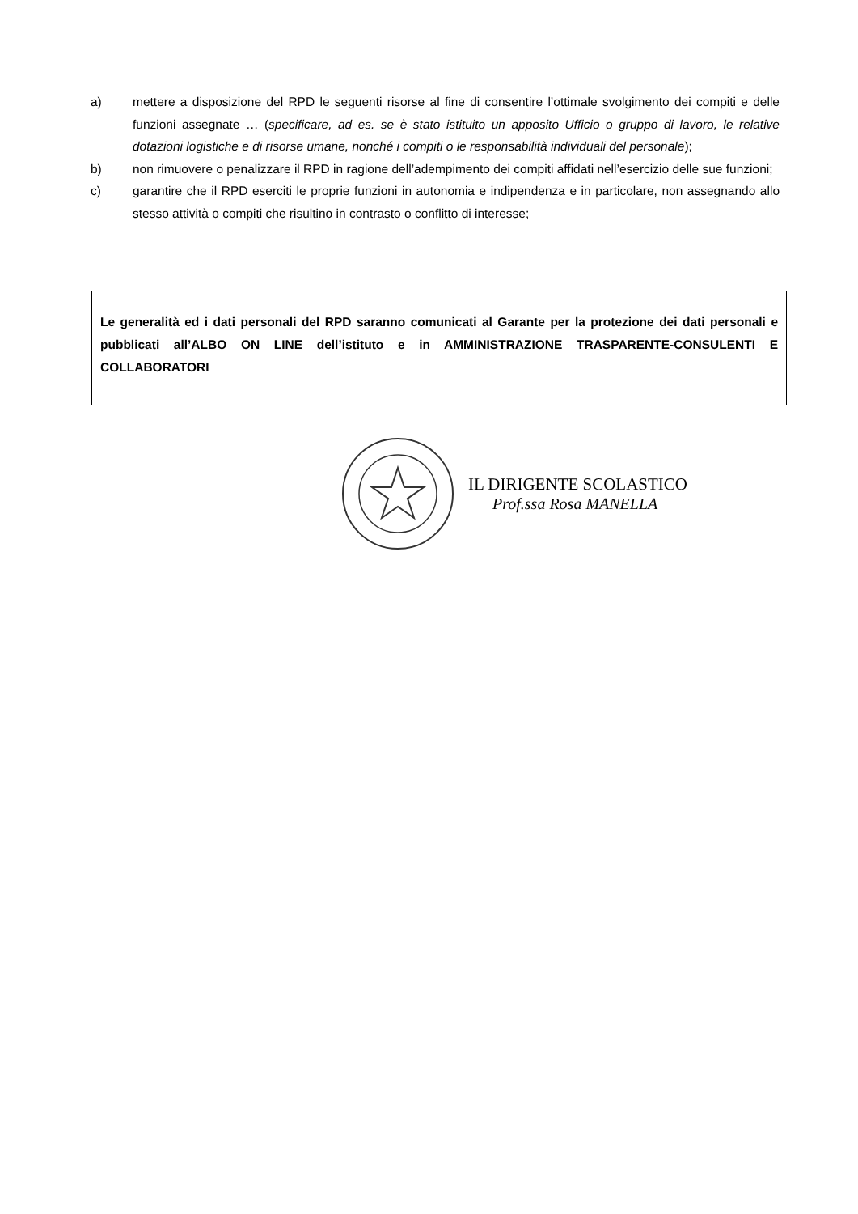a) mettere a disposizione del RPD le seguenti risorse al fine di consentire l’ottimale svolgimento dei compiti e delle funzioni assegnate … (specificare, ad es. se è stato istituito un apposito Ufficio o gruppo di lavoro, le relative dotazioni logistiche e di risorse umane, nonché i compiti o le responsabilità individuali del personale);
b) non rimuovere o penalizzare il RPD in ragione dell’adempimento dei compiti affidati nell’esercizio delle sue funzioni;
c) garantire che il RPD eserciti le proprie funzioni in autonomia e indipendenza e in particolare, non assegnando allo stesso attività o compiti che risultino in contrasto o conflitto di interesse;
Le generalità ed i dati personali del RPD saranno comunicati al Garante per la protezione dei dati personali e pubblicati all’ALBO ON LINE dell’istituto e in AMMINISTRAZIONE TRASPARENTE-CONSULENTI E COLLABORATORI
IL DIRIGENTE SCOLASTICO
Prof.ssa Rosa MANELLA